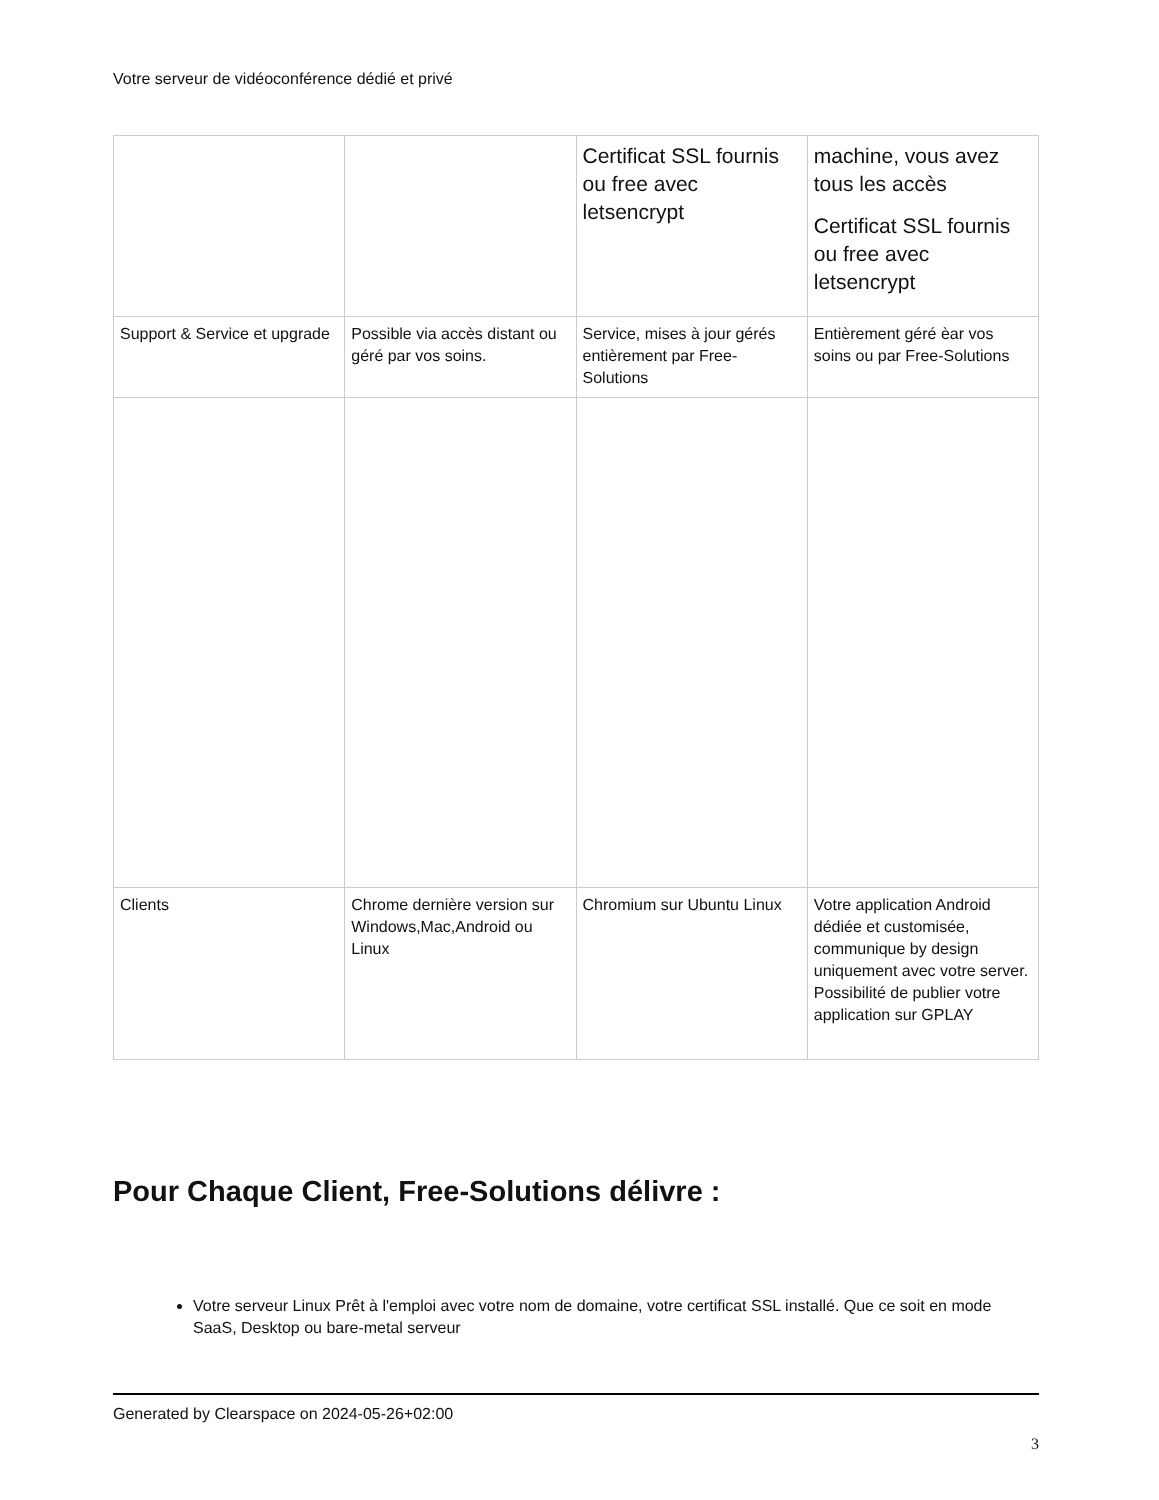Votre serveur de vidéoconférence dédié et privé
| | | Certificat SSL fournis ou free avec letsencrypt | machine, vous avez tous les accès Certificat SSL fournis ou free avec letsencrypt |
| Support & Service et upgrade | Possible via accès distant ou géré par vos soins. | Service, mises à jour gérés entièrement par Free-Solutions | Entièrement géré èar vos soins ou par Free-Solutions |
| Clients | Chrome dernière version sur Windows,Mac,Android ou Linux | Chromium sur Ubuntu Linux | Votre application Android dédiée et customisée, communique by design uniquement avec votre server. Possibilité de publier votre application sur GPLAY |
Pour Chaque Client, Free-Solutions délivre :
Votre serveur Linux Prêt à l'emploi avec votre nom de domaine, votre certificat SSL installé. Que ce soit en mode SaaS, Desktop ou bare-metal serveur
Generated by Clearspace on 2024-05-26+02:00
3